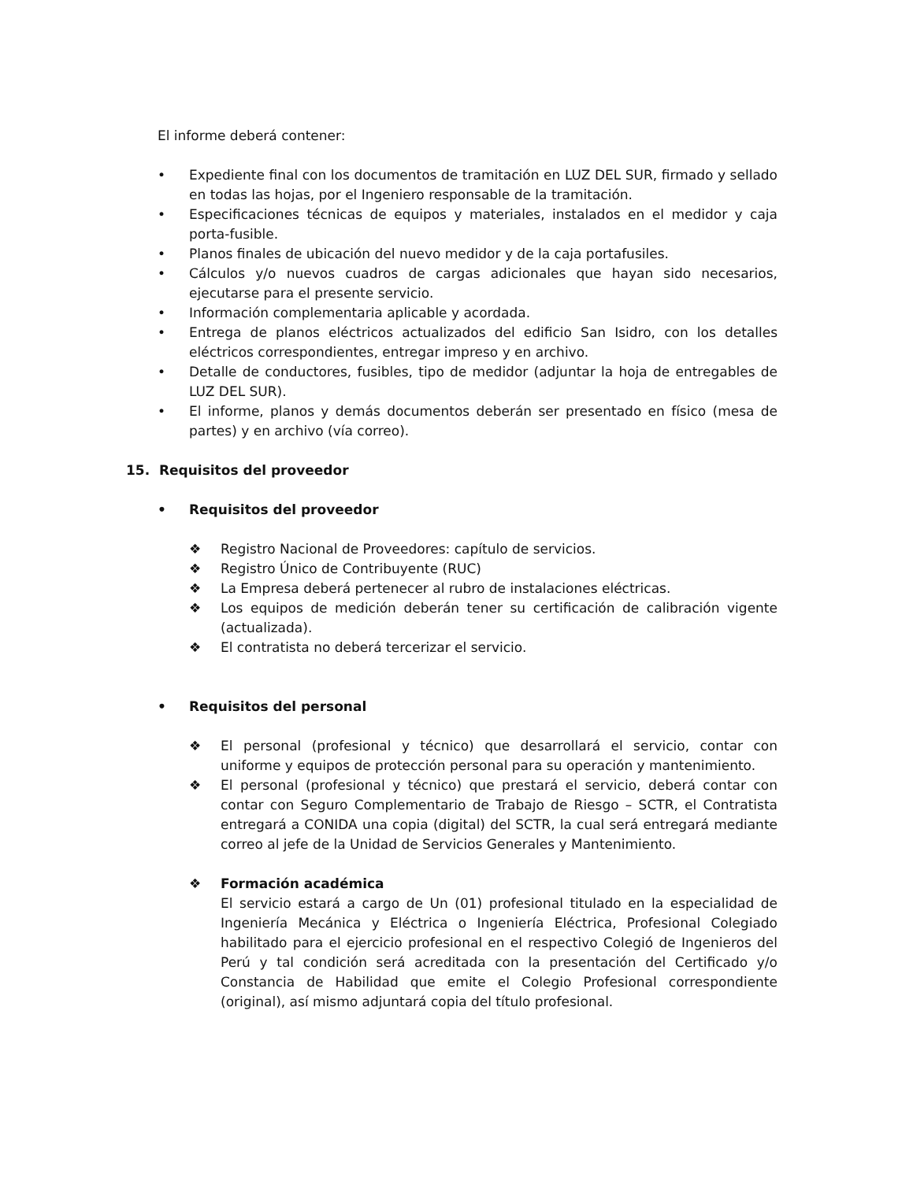El informe deberá contener:
• Expediente final con los documentos de tramitación en LUZ DEL SUR, firmado y sellado en todas las hojas, por el Ingeniero responsable de la tramitación.
• Especificaciones técnicas de equipos y materiales, instalados en el medidor y caja porta-fusible.
• Planos finales de ubicación del nuevo medidor y de la caja portafusiles.
• Cálculos y/o nuevos cuadros de cargas adicionales que hayan sido necesarios, ejecutarse para el presente servicio.
• Información complementaria aplicable y acordada.
• Entrega de planos eléctricos actualizados del edificio San Isidro, con los detalles eléctricos correspondientes, entregar impreso y en archivo.
• Detalle de conductores, fusibles, tipo de medidor (adjuntar la hoja de entregables de LUZ DEL SUR).
• El informe, planos y demás documentos deberán ser presentado en físico (mesa de partes) y en archivo (vía correo).
15. Requisitos del proveedor
• Requisitos del proveedor
❖ Registro Nacional de Proveedores: capítulo de servicios.
❖ Registro Único de Contribuyente (RUC)
❖ La Empresa deberá pertenecer al rubro de instalaciones eléctricas.
❖ Los equipos de medición deberán tener su certificación de calibración vigente (actualizada).
❖ El contratista no deberá tercerizar el servicio.
• Requisitos del personal
❖ El personal (profesional y técnico) que desarrollará el servicio, contar con uniforme y equipos de protección personal para su operación y mantenimiento.
❖ El personal (profesional y técnico) que prestará el servicio, deberá contar con contar con Seguro Complementario de Trabajo de Riesgo – SCTR, el Contratista entregará a CONIDA una copia (digital) del SCTR, la cual será entregará mediante correo al jefe de la Unidad de Servicios Generales y Mantenimiento.
❖ Formación académica
El servicio estará a cargo de Un (01) profesional titulado en la especialidad de Ingeniería Mecánica y Eléctrica o Ingeniería Eléctrica, Profesional Colegiado habilitado para el ejercicio profesional en el respectivo Colegió de Ingenieros del Perú y tal condición será acreditada con la presentación del Certificado y/o Constancia de Habilidad que emite el Colegio Profesional correspondiente (original), así mismo adjuntará copia del título profesional.